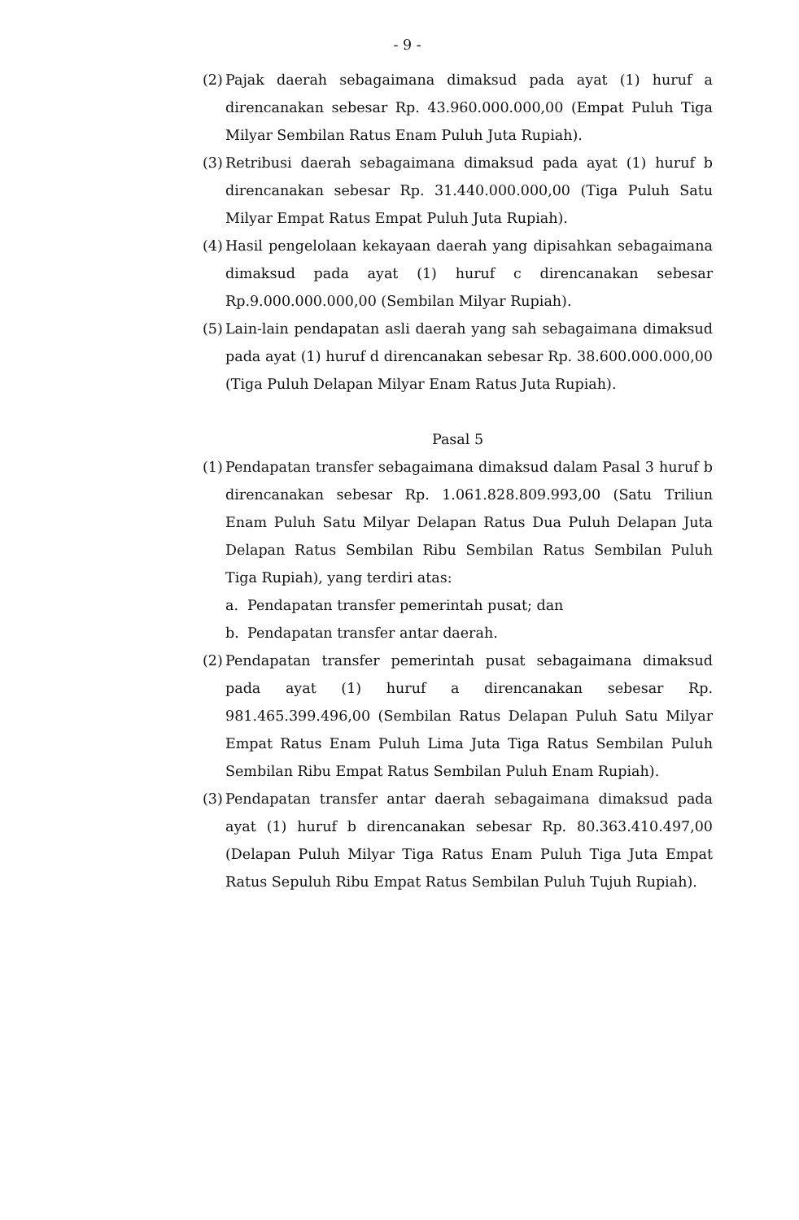- 9 -
(2)
Pajak daerah sebagaimana dimaksud pada ayat (1) huruf a direncanakan sebesar Rp. 43.960.000.000,00 (Empat Puluh Tiga Milyar Sembilan Ratus Enam Puluh Juta Rupiah).
(3)
Retribusi daerah sebagaimana dimaksud pada ayat (1) huruf b direncanakan sebesar Rp. 31.440.000.000,00 (Tiga Puluh Satu Milyar Empat Ratus Empat Puluh Juta Rupiah).
(4)
Hasil pengelolaan kekayaan daerah yang dipisahkan sebagaimana dimaksud pada ayat (1) huruf c direncanakan sebesar Rp.9.000.000.000,00 (Sembilan Milyar Rupiah).
(5)
Lain-lain pendapatan asli daerah yang sah sebagaimana dimaksud pada ayat (1) huruf d direncanakan sebesar Rp. 38.600.000.000,00 (Tiga Puluh Delapan Milyar Enam Ratus Juta Rupiah).
Pasal 5
(1)
Pendapatan transfer sebagaimana dimaksud dalam Pasal 3 huruf b direncanakan sebesar Rp. 1.061.828.809.993,00 (Satu Triliun Enam Puluh Satu Milyar Delapan Ratus Dua Puluh Delapan Juta Delapan Ratus Sembilan Ribu Sembilan Ratus Sembilan Puluh Tiga Rupiah), yang terdiri atas:
a. Pendapatan transfer pemerintah pusat; dan
b. Pendapatan transfer antar daerah.
(2)
Pendapatan transfer pemerintah pusat sebagaimana dimaksud pada ayat (1) huruf a direncanakan sebesar Rp. 981.465.399.496,00 (Sembilan Ratus Delapan Puluh Satu Milyar Empat Ratus Enam Puluh Lima Juta Tiga Ratus Sembilan Puluh Sembilan Ribu Empat Ratus Sembilan Puluh Enam Rupiah).
(3)
Pendapatan transfer antar daerah sebagaimana dimaksud pada ayat (1) huruf b direncanakan sebesar Rp. 80.363.410.497,00 (Delapan Puluh Milyar Tiga Ratus Enam Puluh Tiga Juta Empat Ratus Sepuluh Ribu Empat Ratus Sembilan Puluh Tujuh Rupiah).